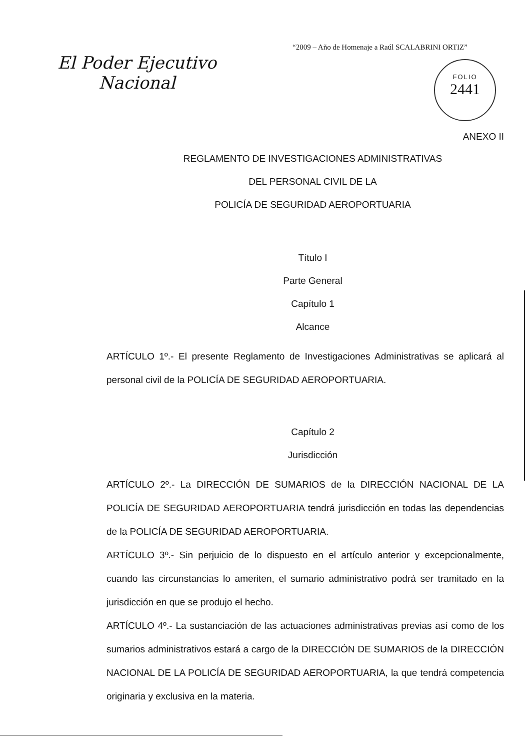“2009 – Año de Homenaje a Raúl SCALABRINI ORTIZ”
El Poder Ejecutivo
Nacional
FOLIO
2441
ANEXO II
REGLAMENTO DE INVESTIGACIONES ADMINISTRATIVAS
DEL PERSONAL CIVIL DE LA
POLICÍA DE SEGURIDAD AEROPORTUARIA
Título I
Parte General
Capítulo 1
Alcance
ARTÍCULO 1º.- El presente Reglamento de Investigaciones Administrativas se aplicará al personal civil de la POLICÍA DE SEGURIDAD AEROPORTUARIA.
Capítulo 2
Jurisdicción
ARTÍCULO 2º.- La DIRECCIÓN DE SUMARIOS de la DIRECCIÓN NACIONAL DE LA POLICÍA DE SEGURIDAD AEROPORTUARIA tendrá jurisdicción en todas las dependencias de la POLICÍA DE SEGURIDAD AEROPORTUARIA.
ARTÍCULO 3º.- Sin perjuicio de lo dispuesto en el artículo anterior y excepcionalmente, cuando las circunstancias lo ameriten, el sumario administrativo podrá ser tramitado en la jurisdicción en que se produjo el hecho.
ARTÍCULO 4º.- La sustanciación de las actuaciones administrativas previas así como de los sumarios administrativos estará a cargo de la DIRECCIÓN DE SUMARIOS de la DIRECCIÓN NACIONAL DE LA POLICÍA DE SEGURIDAD AEROPORTUARIA, la que tendrá competencia originaria y exclusiva en la materia.